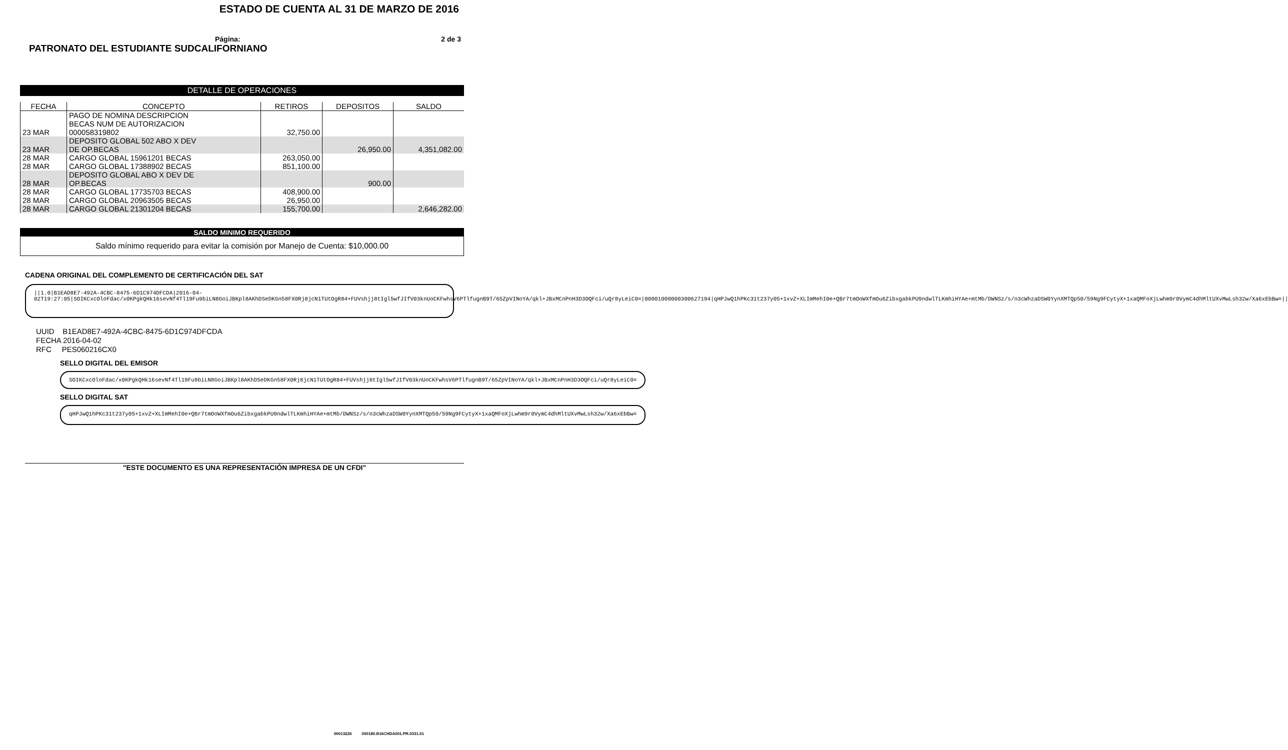ESTADO DE CUENTA AL 31 DE MARZO DE 2016
Página: 2 de 3
PATRONATO DEL ESTUDIANTE SUDCALIFORNIANO
DETALLE DE OPERACIONES
| FECHA | CONCEPTO | RETIROS | DEPOSITOS | SALDO |
| --- | --- | --- | --- | --- |
| 23 MAR | PAGO DE NOMINA DESCRIPCION BECAS NUM DE AUTORIZACION 000058319802 | 32,750.00 | | |
| 23 MAR | DEPOSITO GLOBAL 502 ABO X DEV DE OP.BECAS | | 26,950.00 | 4,351,082.00 |
| 28 MAR | CARGO GLOBAL 15961201 BECAS | 263,050.00 | | |
| 28 MAR | CARGO GLOBAL 17388902 BECAS | 851,100.00 | | |
| 28 MAR | DEPOSITO GLOBAL ABO X DEV DE OP.BECAS | | 900.00 | |
| 28 MAR | CARGO GLOBAL 17735703 BECAS | 408,900.00 | | |
| 28 MAR | CARGO GLOBAL 20963505 BECAS | 26,950.00 | | |
| 28 MAR | CARGO GLOBAL 21301204 BECAS | 155,700.00 | | 2,646,282.00 |
SALDO MINIMO REQUERIDO
Saldo mínimo requerido para evitar la comisión por Manejo de Cuenta: $10,000.00
CADENA ORIGINAL DEL COMPLEMENTO DE CERTIFICACIÓN DEL SAT
||1.0|B1EAD8E7-492A-4CBC-8475-6D1C974DFCDA|2016-04-02T19:27:05|SOIKCxcOloFdac/x0KPgkQHk16sevNf4Tl19Fu9biLN8GoiJBKpl8AKhDSeDKGn58FX0Rj8jcN1TUtOgR84+FUVshjj8tIgl5wfJIfV03knUoCKFwhsV6PTlfugnB9T/65ZpVINoYA/qkl+JBxMCnPnH3D3OQFci/uQr8yLeiC0=|00001000000300627194|qHPJwQ1hPKc31t237y05+1xvZ+XLImMehI0e+QBr7tmOoWXfmOu6ZibxgabkPU9ndwlTLKmhiHYAe+mtMb/DWNSz/s/n3cWhzaDSW0YynXMTQp50/59Ng9FCytyX+1xaQMFoXjLwhm9r0VymC4dhMltUXvMwLsh32w/Xa6xEbBw=||
UUID B1EAD8E7-492A-4CBC-8475-6D1C974DFCDA
FECHA 2016-04-02
RFC PES060216CX0
SELLO DIGITAL DEL EMISOR
SOIKCxcOloFdac/x0KPgkQHk16sevNf4Tl19Fu9biLN8GoiJBKpl8AKhDSeDKGn58FX0Rj8jcN1TUtOgR84+FUVshjj8tIgl5wfJIfV03knUoCKFwhsV6PTlfugnB9T/65ZpVINoYA/qkl+JBxMCnPnH3D3OQFci/uQr8yLeiC0=
SELLO DIGITAL SAT
qHPJwQ1hPKc31t237y05+1xvZ+XLImMehI0e+QBr7tmOoWXfmOu6ZibxgabkPU9ndwlTLKmhiHYAe+mtMb/DWNSz/s/n3cWhzaDSW0YynXMTQp50/59Ng9FCytyX+1xaQMFoXjLwhm9r0VymC4dhMltUXvMwLsh32w/Xa6xEbBw=
"ESTE DOCUMENTO ES UNA REPRESENTACIÓN IMPRESA DE UN CFDI"
00013226 000180.B16CHDA001.PR.0331.01